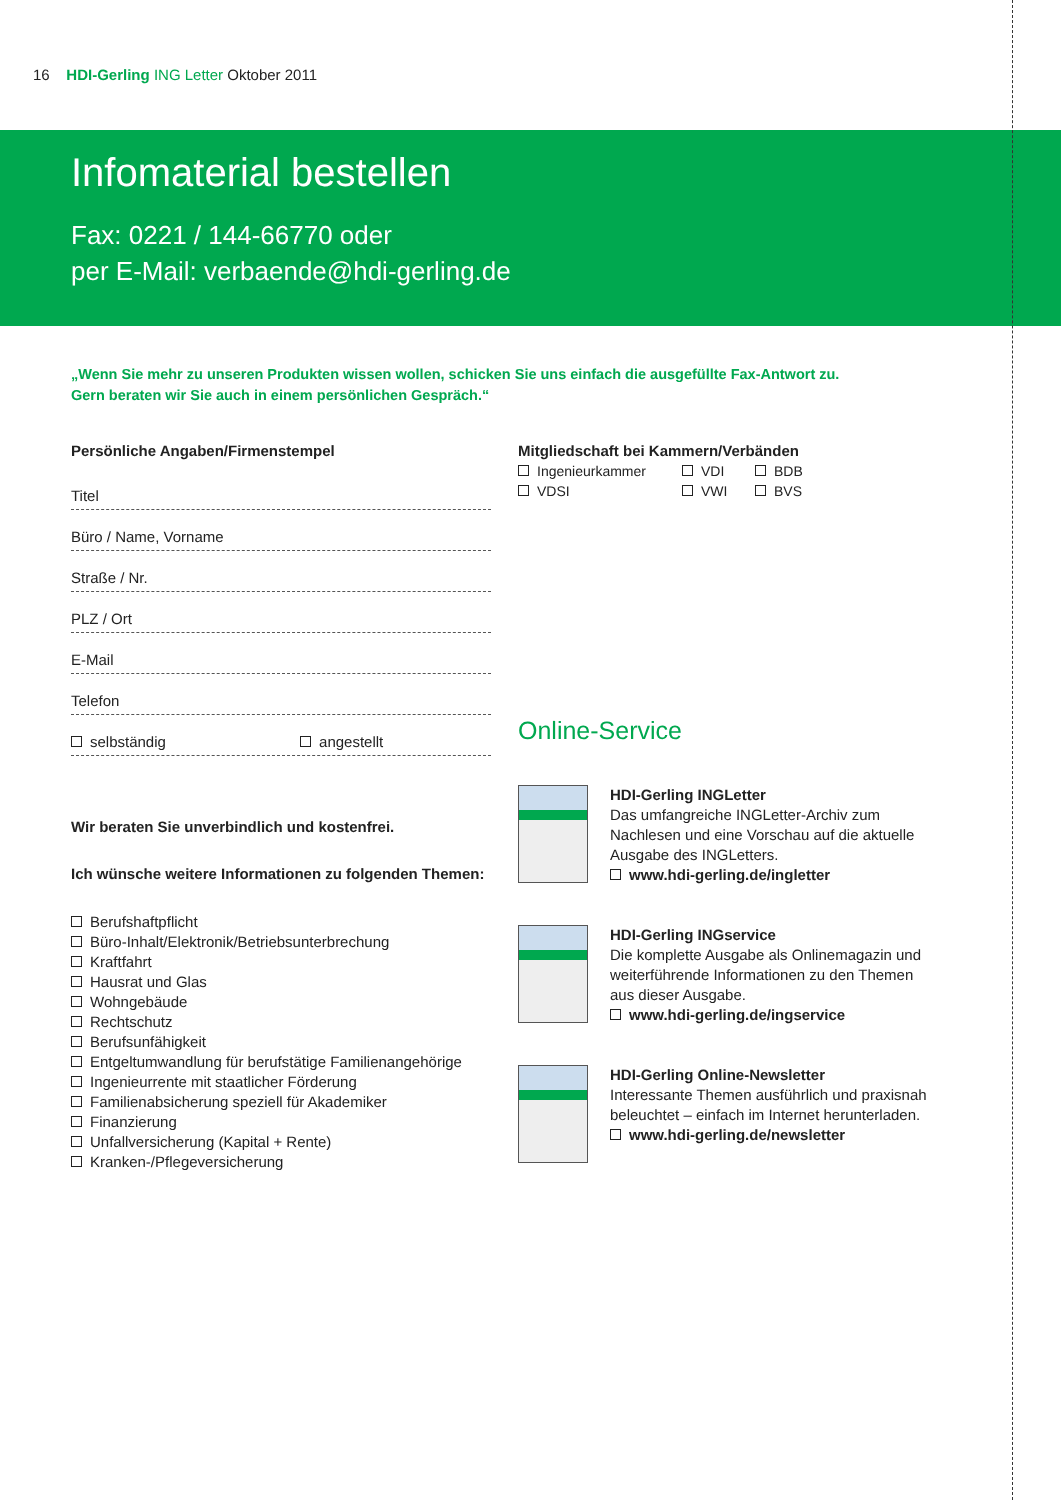16 HDI-Gerling ING Letter Oktober 2011
Infomaterial bestellen
Fax: 0221 / 144-66770 oder
per E-Mail: verbaende@hdi-gerling.de
„Wenn Sie mehr zu unseren Produkten wissen wollen, schicken Sie uns einfach die ausgefüllte Fax-Antwort zu.
Gern beraten wir Sie auch in einem persönlichen Gespräch.“
Persönliche Angaben/Firmenstempel
Titel
Büro / Name, Vorname
Straße / Nr.
PLZ / Ort
E-Mail
Telefon
selbständig angestellt
Wir beraten Sie unverbindlich und kostenfrei.
Ich wünsche weitere Informationen zu folgenden Themen:
Berufshaftpflicht
Büro-Inhalt/Elektronik/Betriebsunterbrechung
Kraftfahrt
Hausrat und Glas
Wohngebäude
Rechtschutz
Berufsunfähigkeit
Entgeltumwandlung für berufstätige Familienangehörige
Ingenieurrente mit staatlicher Förderung
Familienabsicherung speziell für Akademiker
Finanzierung
Unfallversicherung (Kapital + Rente)
Kranken-/Pflegeversicherung
Mitgliedschaft bei Kammern/Verbänden
Ingenieurkammer VDI BDB VDSI VWI BVS
Online-Service
HDI-Gerling INGLetter
Das umfangreiche INGLetter-Archiv zum Nachlesen und eine Vorschau auf die aktuelle Ausgabe des INGLetters.
www.hdi-gerling.de/ingletter
HDI-Gerling INGservice
Die komplette Ausgabe als Onlinemagazin und weiterführende Informationen zu den Themen aus dieser Ausgabe.
www.hdi-gerling.de/ingservice
HDI-Gerling Online-Newsletter
Interessante Themen ausführlich und praxisnah beleuchtet – einfach im Internet herunterladen.
www.hdi-gerling.de/newsletter